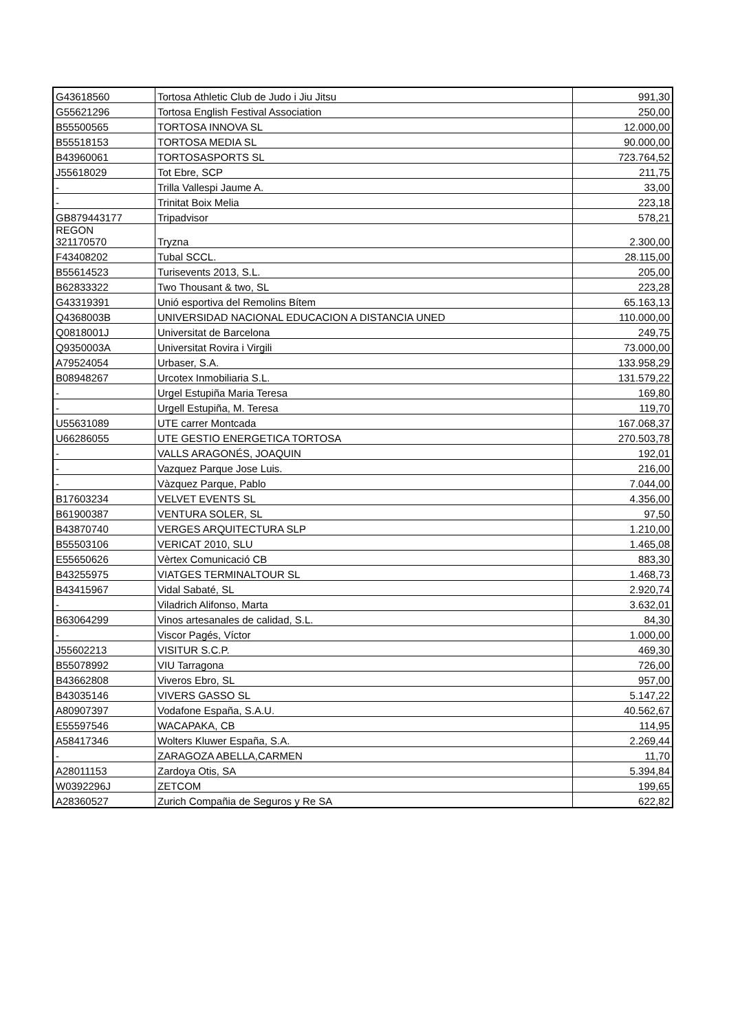| G43618560 | Tortosa Athletic Club de Judo i Jiu Jitsu | 991,30 |
| G55621296 | Tortosa English Festival Association | 250,00 |
| B55500565 | TORTOSA INNOVA SL | 12.000,00 |
| B55518153 | TORTOSA MEDIA SL | 90.000,00 |
| B43960061 | TORTOSASPORTS SL | 723.764,52 |
| J55618029 | Tot Ebre, SCP | 211,75 |
| - | Trilla Vallespi Jaume A. | 33,00 |
| - | Trinitat Boix Melia | 223,18 |
| GB879443177 | Tripadvisor | 578,21 |
| REGON 321170570 | Tryzna | 2.300,00 |
| F43408202 | Tubal SCCL. | 28.115,00 |
| B55614523 | Turisevents 2013, S.L. | 205,00 |
| B62833322 | Two Thousant & two, SL | 223,28 |
| G43319391 | Unió esportiva del Remolins Bítem | 65.163,13 |
| Q4368003B | UNIVERSIDAD NACIONAL EDUCACION A DISTANCIA UNED | 110.000,00 |
| Q0818001J | Universitat de Barcelona | 249,75 |
| Q9350003A | Universitat Rovira i Virgili | 73.000,00 |
| A79524054 | Urbaser, S.A. | 133.958,29 |
| B08948267 | Urcotex Inmobiliaria S.L. | 131.579,22 |
| - | Urgel Estupiña Maria Teresa | 169,80 |
| - | Urgell Estupiña, M. Teresa | 119,70 |
| U55631089 | UTE carrer Montcada | 167.068,37 |
| U66286055 | UTE GESTIO ENERGETICA TORTOSA | 270.503,78 |
| - | VALLS ARAGONÉS, JOAQUIN | 192,01 |
| - | Vazquez Parque Jose Luis. | 216,00 |
| - | Vàzquez Parque, Pablo | 7.044,00 |
| B17603234 | VELVET EVENTS SL | 4.356,00 |
| B61900387 | VENTURA SOLER, SL | 97,50 |
| B43870740 | VERGES ARQUITECTURA SLP | 1.210,00 |
| B55503106 | VERICAT 2010, SLU | 1.465,08 |
| E55650626 | Vèrtex Comunicació CB | 883,30 |
| B43255975 | VIATGES TERMINALTOUR SL | 1.468,73 |
| B43415967 | Vidal Sabaté, SL | 2.920,74 |
| - | Viladrich Alifonso, Marta | 3.632,01 |
| B63064299 | Vinos artesanales de calidad, S.L. | 84,30 |
| - | Viscor Pagés, Víctor | 1.000,00 |
| J55602213 | VISITUR S.C.P. | 469,30 |
| B55078992 | VIU Tarragona | 726,00 |
| B43662808 | Viveros Ebro, SL | 957,00 |
| B43035146 | VIVERS GASSO SL | 5.147,22 |
| A80907397 | Vodafone España, S.A.U. | 40.562,67 |
| E55597546 | WACAPAKA, CB | 114,95 |
| A58417346 | Wolters Kluwer España, S.A. | 2.269,44 |
| - | ZARAGOZA ABELLA,CARMEN | 11,70 |
| A28011153 | Zardoya Otis, SA | 5.394,84 |
| W0392296J | ZETCOM | 199,65 |
| A28360527 | Zurich Compañia de Seguros y Re SA | 622,82 |